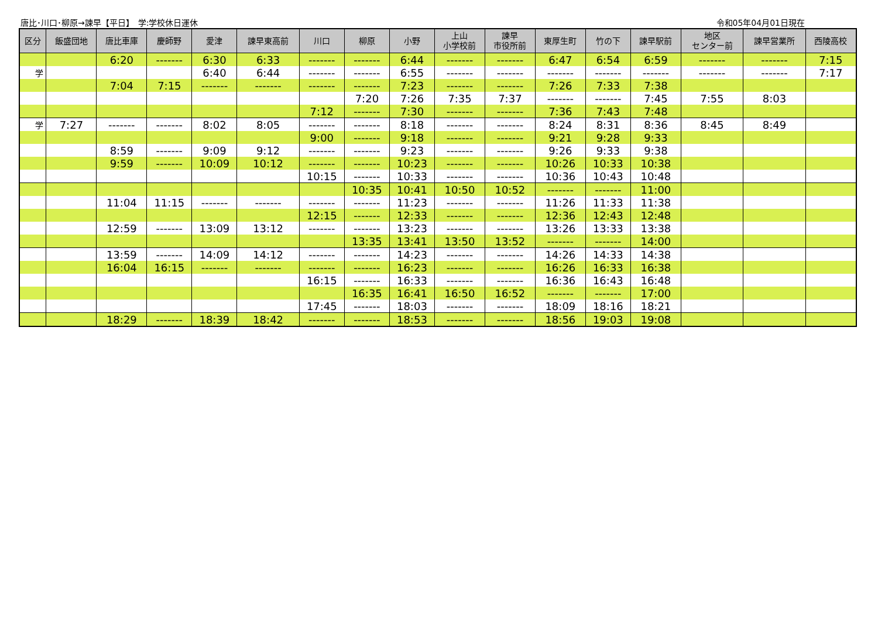唐比･川口･柳原→諫早【平日】　学:学校休日運休 令和05年04月01日現在
| 区分 | 飯盛団地 | 唐比車庫 | 慶師野 | 愛津 | 諫早東高前 | 川口 | 柳原 | 小野 | 上山 小学校前 | 諫早 市役所前 | 東厚生町 | 竹の下 | 諫早駅前 | 地区 センター前 | 諫早営業所 | 西陵高校 |
| --- | --- | --- | --- | --- | --- | --- | --- | --- | --- | --- | --- | --- | --- | --- | --- | --- |
| | | 6:20 | ------- | 6:30 | 6:33 | ------- | ------- | 6:44 | ------- | ------- | 6:47 | 6:54 | 6:59 | ------- | ------- | 7:15 |
| 学 | | | | 6:40 | 6:44 | ------- | ------- | 6:55 | ------- | ------- | ------- | ------- | ------- | ------- | ------- | 7:17 |
| | | 7:04 | 7:15 | ------- | ------- | ------- | ------- | 7:23 | ------- | ------- | 7:26 | 7:33 | 7:38 | | | |
| | | | | | | | 7:20 | 7:26 | 7:35 | 7:37 | ------- | ------- | 7:45 | 7:55 | 8:03 | |
| | | | | | | 7:12 | ------- | 7:30 | ------- | ------- | 7:36 | 7:43 | 7:48 | | | |
| 学 | 7:27 | ------- | ------- | 8:02 | 8:05 | ------- | ------- | 8:18 | ------- | ------- | 8:24 | 8:31 | 8:36 | 8:45 | 8:49 | |
| | | | | | | 9:00 | ------- | 9:18 | ------- | ------- | 9:21 | 9:28 | 9:33 | | | |
| | | 8:59 | ------- | 9:09 | 9:12 | ------- | ------- | 9:23 | ------- | ------- | 9:26 | 9:33 | 9:38 | | | |
| | | 9:59 | ------- | 10:09 | 10:12 | ------- | ------- | 10:23 | ------- | ------- | 10:26 | 10:33 | 10:38 | | | |
| | | | | | | 10:15 | ------- | 10:33 | ------- | ------- | 10:36 | 10:43 | 10:48 | | | |
| | | | | | | | 10:35 | 10:41 | 10:50 | 10:52 | ------- | ------- | 11:00 | | | |
| | | 11:04 | 11:15 | ------- | ------- | ------- | ------- | 11:23 | ------- | ------- | 11:26 | 11:33 | 11:38 | | | |
| | | | | | | 12:15 | ------- | 12:33 | ------- | ------- | 12:36 | 12:43 | 12:48 | | | |
| | | 12:59 | ------- | 13:09 | 13:12 | ------- | ------- | 13:23 | ------- | ------- | 13:26 | 13:33 | 13:38 | | | |
| | | | | | | | 13:35 | 13:41 | 13:50 | 13:52 | ------- | ------- | 14:00 | | | |
| | | 13:59 | ------- | 14:09 | 14:12 | ------- | ------- | 14:23 | ------- | ------- | 14:26 | 14:33 | 14:38 | | | |
| | | 16:04 | 16:15 | ------- | ------- | ------- | ------- | 16:23 | ------- | ------- | 16:26 | 16:33 | 16:38 | | | |
| | | | | | | 16:15 | ------- | 16:33 | ------- | ------- | 16:36 | 16:43 | 16:48 | | | |
| | | | | | | | 16:35 | 16:41 | 16:50 | 16:52 | ------- | ------- | 17:00 | | | |
| | | | | | | 17:45 | ------- | 18:03 | ------- | ------- | 18:09 | 18:16 | 18:21 | | | |
| | | 18:29 | ------- | 18:39 | 18:42 | ------- | ------- | 18:53 | ------- | ------- | 18:56 | 19:03 | 19:08 | | | |